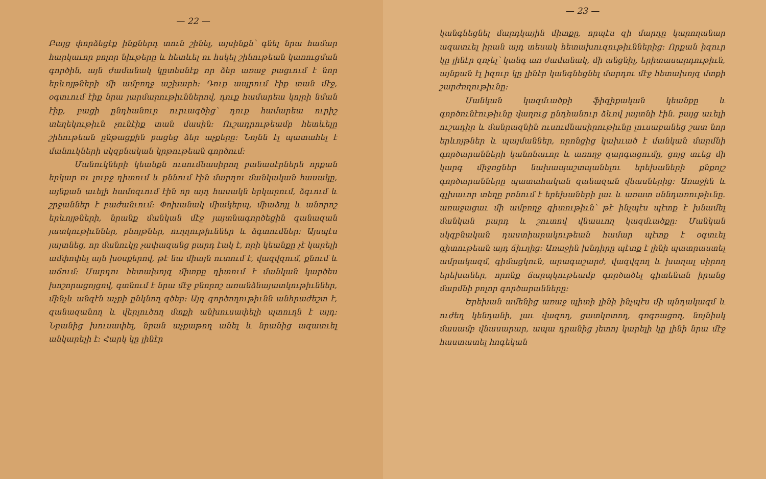— 22 —
Բայց փորձեցէք ինքներդ տուն շինել, այսինքն՝ գնել նրա համար հարկաւոր բոլոր նիւթերը և հետևել ու հսկել շինութեան կառուցման գործին, այն ժամանակ կըտեսնէք որ ձեր առաջ բացւում է նոր երևոյթների մի ամբողջ աշխարհ։ Դուք ապրում էիք տան մէջ, օգտւում էիք նրա յարմարութիւններով, դուք համարեա կոյրի նման էիք, բացի ընդհանուր ուրւագծից՝ դուք համարեա ուրիշ տեղեկութիւն չունէիք տան մասին։ Ուշադրութեամբ հետևելը շինութեան ընթացքին բացեց ձեր աչքերը։ Նոյնն էլ պատահել է մանուկների սկզբնական կրթութեան գործում։
Մանուկների կեանքն ուսումնասիրող բանասէրներն որքան երկար ու լուրջ դիտում և քննում էին մարդու մանկական հասակը, այնքան աւելի համոզւում էին որ այդ հասակն երկարում, ձգւում և շրջաններ է բաժանւում։ Փոխանակ միակերպ, միաձոյլ և անորոշ երևոյթների, նրանք մանկան մէջ յայտնագործեցին զանազան յատկութիւններ, բնոյթներ, ուղղութիւններ և ձգտումներ։ Այսպէս յայտնեց, որ մանուկը չափազանց բարդ էակ է, որի կեանքը չէ կարելի ամփոփել այն խօսքերով, թէ նա միայն ուտում է, վազվզում, քնում և աճում։ Մարդու հետախոյզ միտքը դիտում է մանկան կարծես խոշորացոյցով, գտնում է նրա մէջ բնորոշ առանձնայատկութիւններ, մինչև անզէն աչքի ընկնող գծեր։ Այդ գործողութիւնն անհրաժեշտ է, զանազանող և վերլուծող մտքի անխուսափելի պտուղն է այդ։ Նրանից խուսափել, նրան աչքաթող անել և նրանից ազատւել անկարելի է։ Հարկ կը լինէր
— 23 —
կանգնեցնել մարդկային միտքը, որպէս զի մարդը կարողանար ազատւել իրան այդ տեսակ հետախուզութիւններից։ Որքան իզուր կը լինէր զոչել՝ կանգ առ ժամանակ, մի անցնիլ, երիտասարդութիւն, այնքան էլ իզուր կը լինէր կանգնեցնել մարդու մէջ հետախոյզ մտքի շարժողութիւնը։
Մանկան կազմւածքի ֆիզիքական կեանքը և գործունէութիւնը վաղուց ընդհանուր ձևով յայտնի էին. բայց աւելի ուշադիր և մանրազնին ուսումնասիրութիւնը լուսաբանեց շատ նոր երևոյթներ և պայմաններ, որոնցից կախւած է մանկան մարմնի գործարանների կանոնաւոր և առողջ զարգացումը, ցոյց տւեց մի կարգ միջոցներ նախապաշտպանելու երեխաների քնքոյշ գործարանները պատահական զանազան վնասներից։ Առաջին և գլխաւոր տեղը բռնում է երեխաների լաւ և առատ սննդառութիւնը. առաջացաւ մի ամբողջ գիտութիւն՝ թէ ինչպէս պէտք է խնամել մանկան բարդ և շուտով վնասւող կազմւածքը։ Մանկան սկզբնական դաստիարակութեան համար պէտք է օգտւել գիտութեան այդ ճիւղից։ Առաջին խնդիրը պէտք է լինի պատրաստել ամրակազմ, գիմացկուն, արագաշարժ, վազվզող և խաղալ սիրող երեխաներ, որոնք ճարպկութեամբ գործածել գիտենան իրանց մարմնի բոլոր գործարանները։
Երեխան ամենից առաջ պիտի լինի ինչպէս մի պնդակազմ և ուժեղ կենդանի, լաւ վազող, ցատկոտող, գռգռացող, նոյնիսկ մասամբ վնասարար, ապա դրանից յետոյ կարելի կը լինի նրա մէջ հաստատել հոգեկան